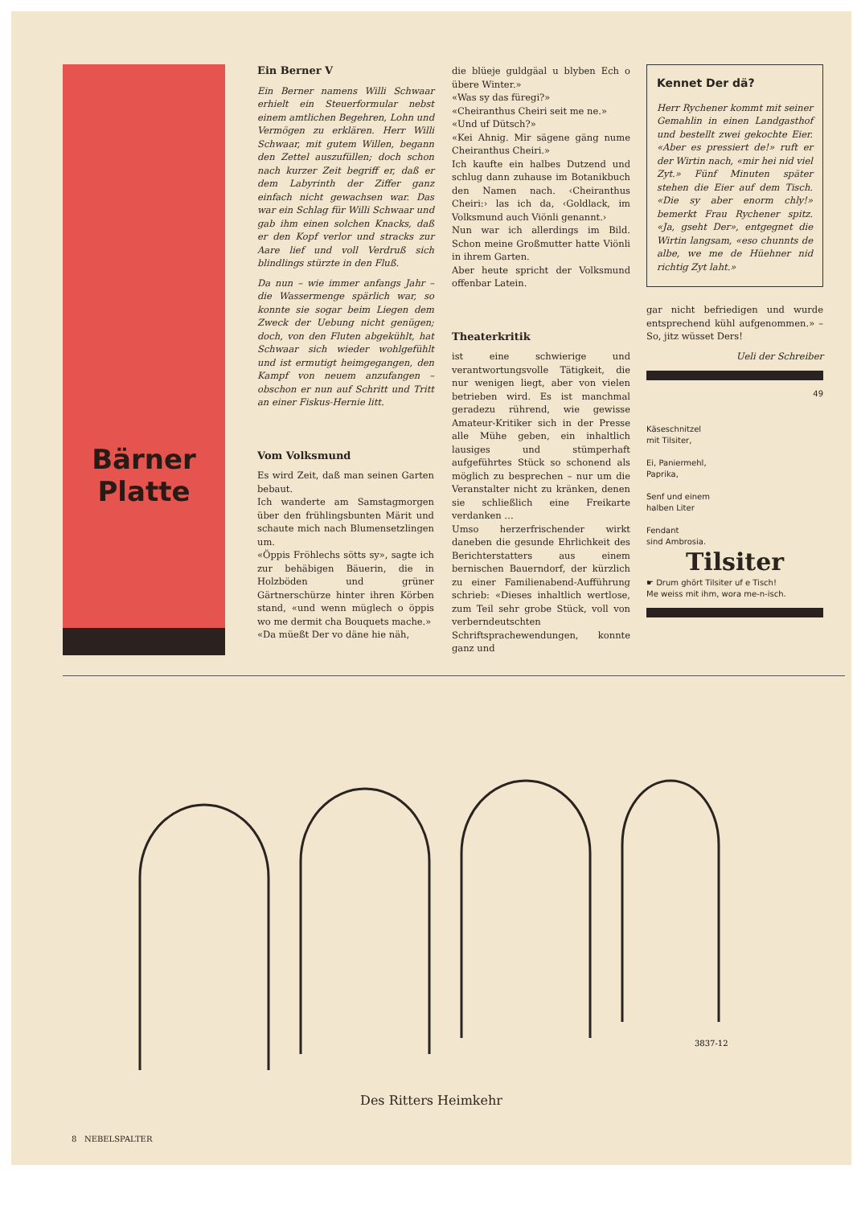Bärner
Platte
Ein Berner V
Ein Berner namens Willi Schwaar erhielt ein Steuerformular nebst einem amtlichen Begehren, Lohn und Vermögen zu erklären. Herr Willi Schwaar, mit gutem Willen, begann den Zettel auszufüllen; doch schon nach kurzer Zeit begriff er, daß er dem Labyrinth der Ziffer ganz einfach nicht gewachsen war. Das war ein Schlag für Willi Schwaar und gab ihm einen solchen Knacks, daß er den Kopf verlor und stracks zur Aare lief und voll Verdruß sich blindlings stürzte in den Fluß.
Da nun – wie immer anfangs Jahr – die Wassermenge spärlich war, so konnte sie sogar beim Liegen dem Zweck der Uebung nicht genügen; doch, von den Fluten abgekühlt, hat Schwaar sich wieder wohlgefühlt und ist ermutigt heimgegangen, den Kampf von neuem anzufangen – obschon er nun auf Schritt und Tritt an einer Fiskus-Hernie litt.
Vom Volksmund
Es wird Zeit, daß man seinen Garten bebaut.
Ich wanderte am Samstagmorgen über den frühlingsbunten Märit und schaute mich nach Blumensetzlingen um.
«Öppis Fröhlechs sötts sy», sagte ich zur behäbigen Bäuerin, die in Holzböden und grüner Gärtnerschürze hinter ihren Körben stand, «und wenn müglech o öppis wo me dermit cha Bouquets mache.»
«Da müeßt Der vo däne hie näh,
die blüeje guldgäal u blyben Ech o übere Winter.»
«Was sy das füregi?»
«Cheiranthus Cheiri seit me ne.»
«Und uf Dütsch?»
«Kei Ahnig. Mir sägene gäng nume Cheiranthus Cheiri.»
Ich kaufte ein halbes Dutzend und schlug dann zuhause im Botanikbuch den Namen nach. ‹Cheiranthus Cheiri:› las ich da, ‹Goldlack, im Volksmund auch Viönli genannt.›
Nun war ich allerdings im Bild. Schon meine Großmutter hatte Viönli in ihrem Garten.
Aber heute spricht der Volksmund offenbar Latein.
Theaterkritik
ist eine schwierige und verantwortungsvolle Tätigkeit, die nur wenigen liegt, aber von vielen betrieben wird. Es ist manchmal geradezu rührend, wie gewisse Amateur-Kritiker sich in der Presse alle Mühe geben, ein inhaltlich lausiges und stümperhaft aufgeführtes Stück so schonend als möglich zu besprechen – nur um die Veranstalter nicht zu kränken, denen sie schließlich eine Freikarte verdanken …
Umso herzerfrischender wirkt daneben die gesunde Ehrlichkeit des Berichterstatters aus einem bernischen Bauerndorf, der kürzlich zu einer Familienabend-Aufführung schrieb: «Dieses inhaltlich wertlose, zum Teil sehr grobe Stück, voll von verberndeutschten Schriftsprachewendungen, konnte ganz und
Kennet Der dä?
Herr Rychener kommt mit seiner Gemahlin in einen Landgasthof und bestellt zwei gekochte Eier. «Aber es pressiert de!» ruft er der Wirtin nach, «mir hei nid viel Zyt.» Fünf Minuten später stehen die Eier auf dem Tisch. «Die sy aber enorm chly!» bemerkt Frau Rychener spitz. «Ja, gseht Der», entgegnet die Wirtin langsam, «eso chunnts de albe, we me de Hüehner nid richtig Zyt laht.»
gar nicht befriedigen und wurde entsprechend kühl aufgenommen.» – So, jitz wüsset Ders!
Ueli der Schreiber
49
Käseschnitzel
mit Tilsiter,
Ei, Paniermehl,
Paprika,
Senf und einem
halben Liter
Fendant
sind Ambrosia.
Tilsiter
☛ Drum ghört Tilsiter uf e Tisch!
Me weiss mit ihm, wora me-n-isch.
3837-12
Des Ritters Heimkehr
8 NEBELSPALTER